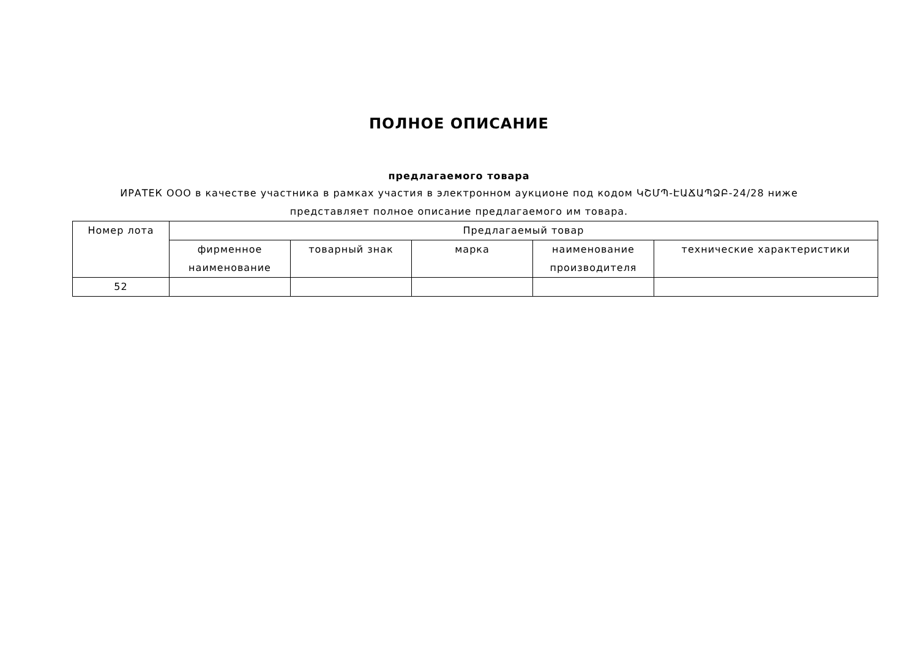ПОЛНОЕ ОПИСАНИЕ
предлагаемого товара
ИРАТЕК ООО в качестве участника в рамках участия в электронном аукционе под кодом ԿՇՄՊ-ԷԱՃԱՊՁԲ-24/28 ниже представляет полное описание предлагаемого им товара.
| Номер лота | Предлагаемый товар | | | | |
| --- | --- | --- | --- | --- | --- |
| | фирменное наименование | товарный знак | марка | наименование производителя | технические характеристики |
| 52 | | | | | |